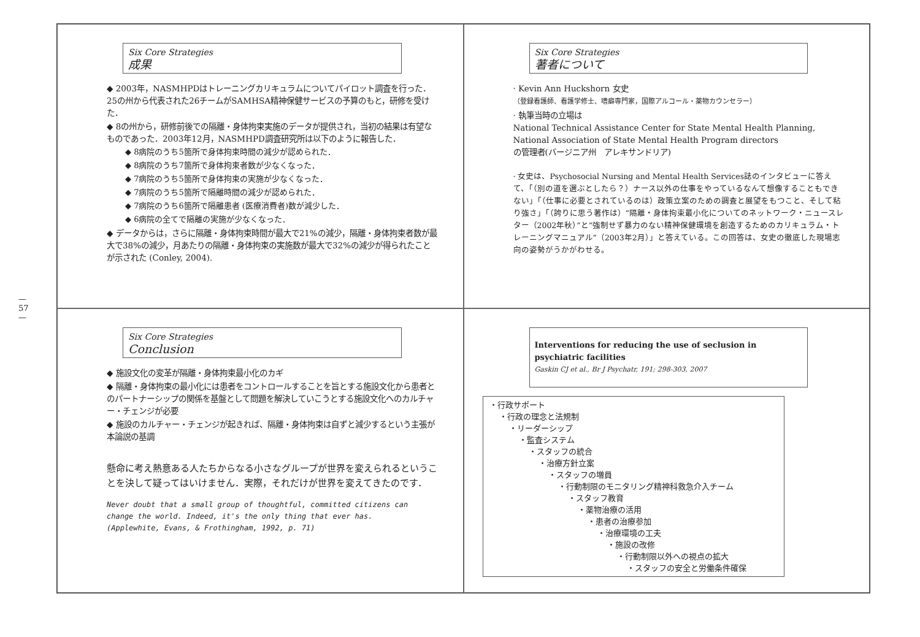— 57 —
Six Core Strategies
成果
◆ 2003年，NASMHPDはトレーニングカリキュラムについてパイロット調査を行った．25の州から代表された26チームがSAMHSA精神保健サービスの予算のもと，研修を受けた．
◆ 8の州から，研修前後での隔離・身体拘束実施のデータが提供され，当初の結果は有望なものであった．2003年12月，NASMHPD調査研究所は以下のように報告した．
◆ 8病院のうち5箇所で身体拘束時間の減少が認められた．
◆ 8病院のうち7箇所で身体拘束者数が少なくなった．
◆ 7病院のうち5箇所で身体拘束の実施が少なくなった．
◆ 7病院のうち5箇所で隔離時間の減少が認められた．
◆ 7病院のうち6箇所で隔離患者 (医療消費者)数が減少した．
◆ 6病院の全てで隔離の実施が少なくなった．
◆ データからは，さらに隔離・身体拘束時間が最大で21%の減少，隔離・身体拘束者数が最大で38%の減少，月あたりの隔離・身体拘束の実施数が最大で32%の減少が得られたことが示された (Conley, 2004).
Six Core Strategies
著者について
· Kevin Ann Huckshorn 女史
（登録看護師、看護学修士、嗜癖専門家，国際アルコール・薬物カウンセラー）
· 執筆当時の立場は
National Technical Assistance Center for State Mental Health Planning, National Association of State Mental Health Program directors
の管理者(バージニア州　アレキサンドリア)
· 女史は、Psychosocial Nursing and Mental Health Services誌のインタビューに答えて、「（別の道を選ぶとしたら？）ナース以外の仕事をやっているなんて想像することもできない」「（仕事に必要とされているのは）政策立案のための調査と展望をもつこと、そして粘り強さ」「（誇りに思う著作は）“隔離・身体拘束最小化についてのネットワーク・ニュースレター（2002年秋）”と“強制せず暴力のない精神保健環境を創造するためのカリキュラム・トレーニングマニュアル”（2003年2月）」と答えている。この回答は、女史の徹底した現場志向の姿勢がうかがわせる。
Six Core Strategies
Conclusion
◆ 施設文化の変革が隔離・身体拘束最小化のカギ
◆ 隔離・身体拘束の最小化には患者をコントロールすることを旨とする施設文化から患者とのパートナーシップの関係を基盤として問題を解決していこうとする施設文化へのカルチャー・チェンジが必要
◆ 施設のカルチャー・チェンジが起きれば、隔離・身体拘束は自ずと減少するという主張が本論説の基調
懸命に考え熱意ある人たちからなる小さなグループが世界を変えられるということを決して疑ってはいけません．実際，それだけが世界を変えてきたのです．
Never doubt that a small group of thoughtful, committed citizens can change the world. Indeed, it's the only thing that ever has.
(Applewhite, Evans, & Frothingham, 1992, p. 71)
Interventions for reducing the use of seclusion in psychiatric facilities
Gaskin CJ et al., Br J Psychatr, 191; 298-303, 2007
・行政サポート
・行政の理念と法規制
・リーダーシップ
・監査システム
・スタッフの統合
・治療方針立案
・スタッフの増員
・行動制限のモニタリング精神科救急介入チーム
・スタッフ教育
・薬物治療の活用
・患者の治療参加
・治療環境の工夫
・施設の改修
・行動制限以外への視点の拡大
・スタッフの安全と労働条件確保